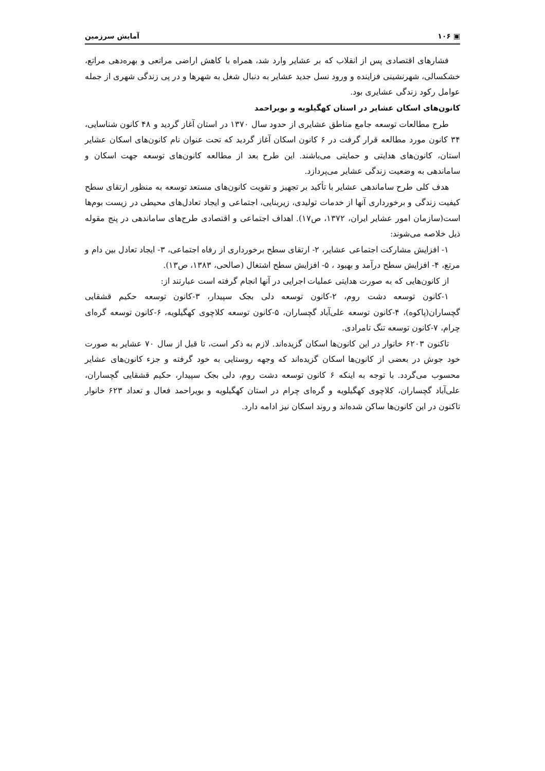▣ ۱۰۶ آمایش سرزمین
فشارهای اقتصادی پس از انقلاب که بر عشایر وارد شد، همراه با کاهش اراضی مراتعی و بهره‌دهی مراتع، خشکسالی، شهرنشینی فزاینده و ورود نسل جدید عشایر به دنبال شغل به شهرها و در پی زندگی شهری از جمله عوامل رکود زندگی عشایری بود.
کانون‌های اسکان عشایر در استان کهگیلویه و بویراحمد
طرح مطالعات توسعه جامع مناطق عشایری از حدود سال ۱۳۷۰ در استان آغاز گردید و ۴۸ کانون شناسایی، ۳۴ کانون مورد مطالعه قرار گرفت در ۶ کانون اسکان آغاز گردید که تحت عنوان نام کانون‌های اسکان عشایر استان، کانون‌های هدایتی و حمایتی می‌باشند. این طرح بعد از مطالعه کانون‌های توسعه جهت اسکان و ساماندهی به وضعیت زندگی عشایر می‌پردازد.
هدف کلی طرح ساماندهی عشایر با تأکید بر تجهیز و تقویت کانون‌های مستعد توسعه به منظور ارتقای سطح کیفیت زندگی و برخورداری آنها از خدمات تولیدی، زیربنایی، اجتماعی و ایجاد تعادل‌های محیطی در زیست بوم‌ها است(سازمان امور عشایر ایران، ۱۳۷۲، ص۱۷). اهداف اجتماعی و اقتصادی طرح‌های ساماندهی در پنج مقوله ذیل خلاصه می‌شوند:
۱- افزایش مشارکت اجتماعی عشایر، ۲- ارتقای سطح برخورداری از رفاه اجتماعی، ۳- ایجاد تعادل بین دام و مرتع، ۴- افزایش سطح درآمد و بهبود ، ۵- افزایش سطح اشتغال (صالحی، ۱۳۸۳، ص۱۳).
از کانون‌هایی که به صورت هدایتی عملیات اجرایی در آنها انجام گرفته است عبارتند از:
۱-کانون توسعه دشت روم، ۲-کانون توسعه دلی بجک سپیدار، ۳-کانون توسعه حکیم قشقایی گچساران(پاکوه)، ۴-کانون توسعه علی‌آباد گچساران، ۵-کانون توسعه کلاچوی کهگیلویه، ۶-کانون توسعه گره‌ای چرام، ۷-کانون توسعه تنگ تامرادی.
تاکنون ۶۲۰۳ خانوار در این کانون‌ها اسکان گزیده‌اند. لازم به ذکر است، تا قبل از سال ۷۰ عشایر به صورت خود جوش در بعضی از کانون‌ها اسکان گزیده‌اند که وجهه روستایی به خود گرفته و جزء کانون‌های عشایر محسوب می‌گردد. با توجه به اینکه ۶ کانون توسعه دشت روم، دلی بجک سپیدار، حکیم قشقایی گچساران، علی‌آباد گچساران، کلاچوی کهگیلویه و گره‌ای چرام در استان کهگیلویه و بویراحمد فعال و تعداد ۶۲۳ خانوار تاکنون در این کانون‌ها ساکن شده‌اند و روند اسکان نیز ادامه دارد.